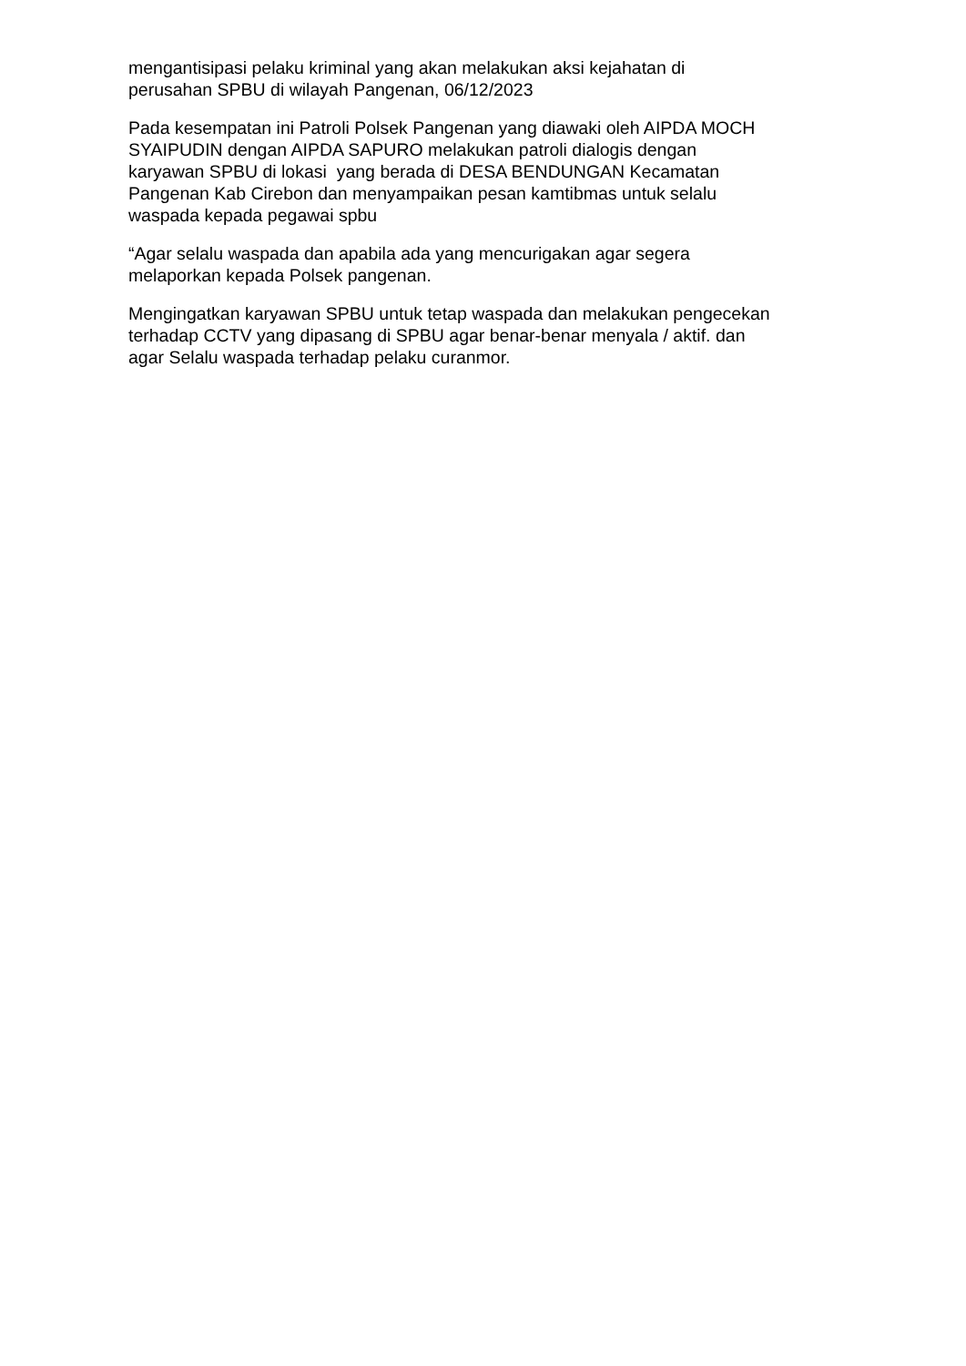mengantisipasi pelaku kriminal yang akan melakukan aksi kejahatan di
perusahan SPBU di wilayah Pangenan, 06/12/2023
Pada kesempatan ini Patroli Polsek Pangenan yang diawaki oleh AIPDA MOCH
SYAIPUDIN dengan AIPDA SAPURO melakukan patroli dialogis dengan
karyawan SPBU di lokasi yang berada di DESA BENDUNGAN Kecamatan
Pangenan Kab Cirebon dan menyampaikan pesan kamtibmas untuk selalu
waspada kepada pegawai spbu
“Agar selalu waspada dan apabila ada yang mencurigakan agar segera
melaporkan kepada Polsek pangenan.
Mengingatkan karyawan SPBU untuk tetap waspada dan melakukan pengecekan
terhadap CCTV yang dipasang di SPBU agar benar-benar menyala / aktif. dan
agar Selalu waspada terhadap pelaku curanmor.